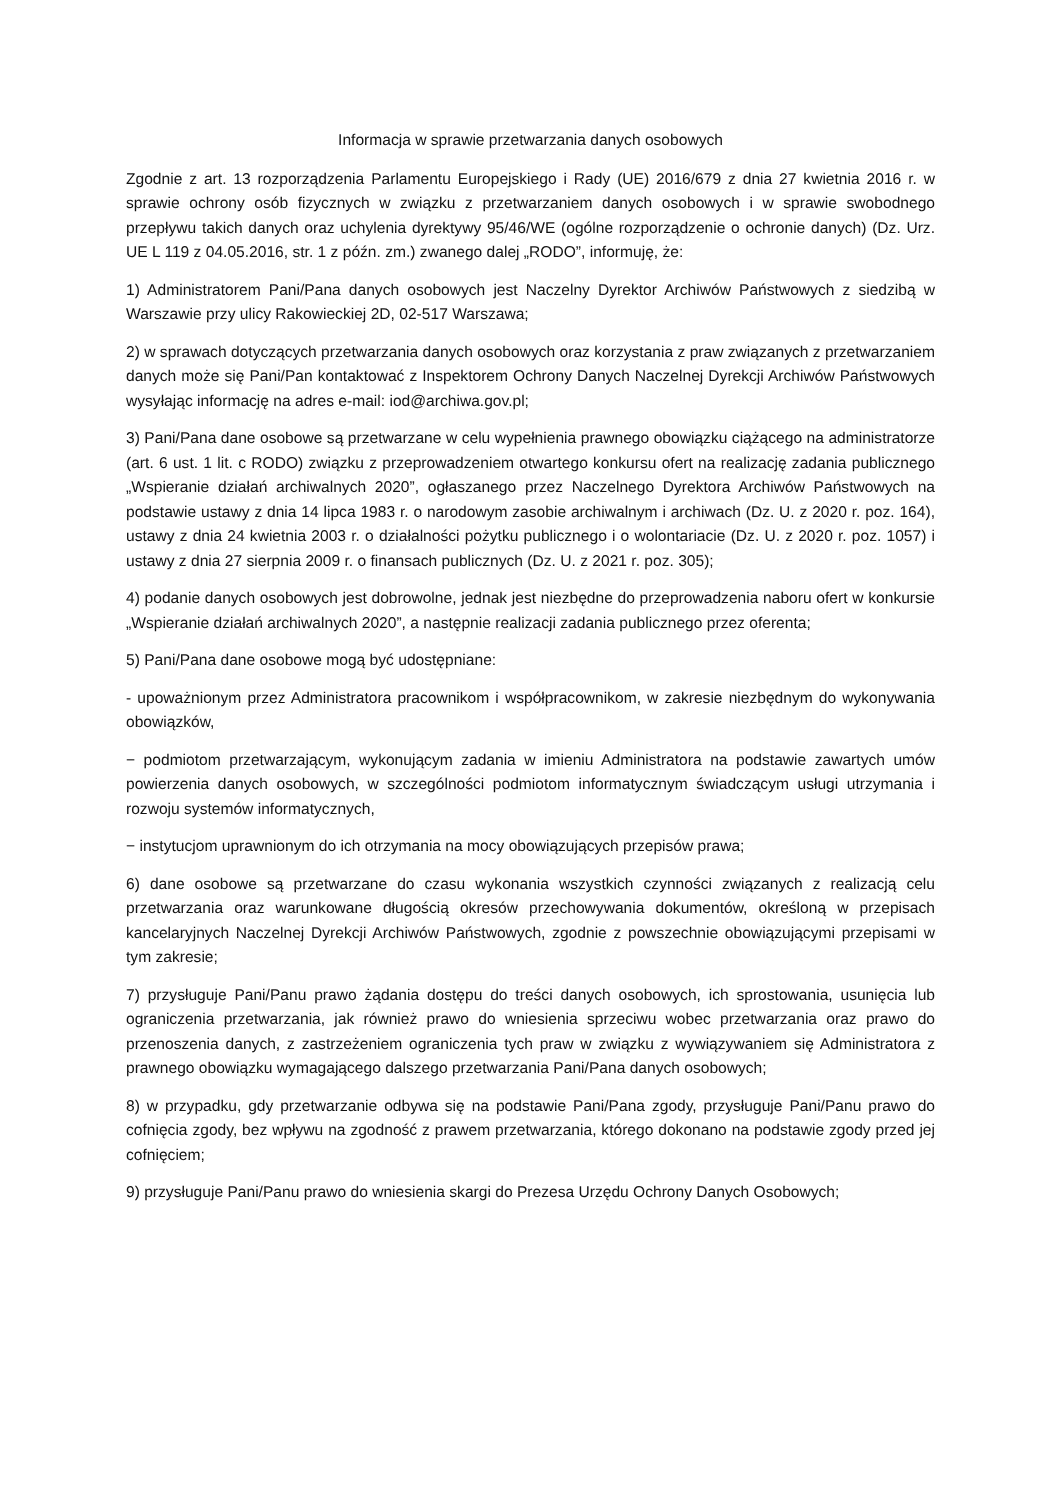Informacja w sprawie przetwarzania danych osobowych
Zgodnie z art. 13 rozporządzenia Parlamentu Europejskiego i Rady (UE) 2016/679 z dnia 27 kwietnia 2016 r. w sprawie ochrony osób fizycznych w związku z przetwarzaniem danych osobowych i w sprawie swobodnego przepływu takich danych oraz uchylenia dyrektywy 95/46/WE (ogólne rozporządzenie o ochronie danych) (Dz. Urz. UE L 119 z 04.05.2016, str. 1 z późn. zm.) zwanego dalej „RODO”, informuję, że:
1) Administratorem Pani/Pana danych osobowych jest Naczelny Dyrektor Archiwów Państwowych z siedzibą w Warszawie przy ulicy Rakowieckiej 2D, 02-517 Warszawa;
2) w sprawach dotyczących przetwarzania danych osobowych oraz korzystania z praw związanych z przetwarzaniem danych może się Pani/Pan kontaktować z Inspektorem Ochrony Danych Naczelnej Dyrekcji Archiwów Państwowych wysyłając informację na adres e-mail: iod@archiwa.gov.pl;
3) Pani/Pana dane osobowe są przetwarzane w celu wypełnienia prawnego obowiązku ciążącego na administratorze (art. 6 ust. 1 lit. c RODO) związku z przeprowadzeniem otwartego konkursu ofert na realizację zadania publicznego „Wspieranie działań archiwalnych 2020”, ogłaszanego przez Naczelnego Dyrektora Archiwów Państwowych na podstawie ustawy z dnia 14 lipca 1983 r. o narodowym zasobie archiwalnym i archiwach (Dz. U. z 2020 r. poz. 164), ustawy z dnia 24 kwietnia 2003 r. o działalności pożytku publicznego i o wolontariacie (Dz. U. z 2020 r. poz. 1057) i ustawy z dnia 27 sierpnia 2009 r. o finansach publicznych (Dz. U. z 2021 r. poz. 305);
4) podanie danych osobowych jest dobrowolne, jednak jest niezbędne do przeprowadzenia naboru ofert w konkursie „Wspieranie działań archiwalnych 2020”, a następnie realizacji zadania publicznego przez oferenta;
5) Pani/Pana dane osobowe mogą być udostępniane:
- upoważnionym przez Administratora pracownikom i współpracownikom, w zakresie niezbędnym do wykonywania obowiązków,
− podmiotom przetwarzającym, wykonującym zadania w imieniu Administratora na podstawie zawartych umów powierzenia danych osobowych, w szczególności podmiotom informatycznym świadczącym usługi utrzymania i rozwoju systemów informatycznych,
− instytucjom uprawnionym do ich otrzymania na mocy obowiązujących przepisów prawa;
6) dane osobowe są przetwarzane do czasu wykonania wszystkich czynności związanych z realizacją celu przetwarzania oraz warunkowane długością okresów przechowywania dokumentów, określoną w przepisach kancelaryjnych Naczelnej Dyrekcji Archiwów Państwowych, zgodnie z powszechnie obowiązującymi przepisami w tym zakresie;
7) przysługuje Pani/Panu prawo żądania dostępu do treści danych osobowych, ich sprostowania, usunięcia lub ograniczenia przetwarzania, jak również prawo do wniesienia sprzeciwu wobec przetwarzania oraz prawo do przenoszenia danych, z zastrzeżeniem ograniczenia tych praw w związku z wywiązywaniem się Administratora z prawnego obowiązku wymagającego dalszego przetwarzania Pani/Pana danych osobowych;
8) w przypadku, gdy przetwarzanie odbywa się na podstawie Pani/Pana zgody, przysługuje Pani/Panu prawo do cofnięcia zgody, bez wpływu na zgodność z prawem przetwarzania, którego dokonano na podstawie zgody przed jej cofnięciem;
9) przysługuje Pani/Panu prawo do wniesienia skargi do Prezesa Urzędu Ochrony Danych Osobowych;